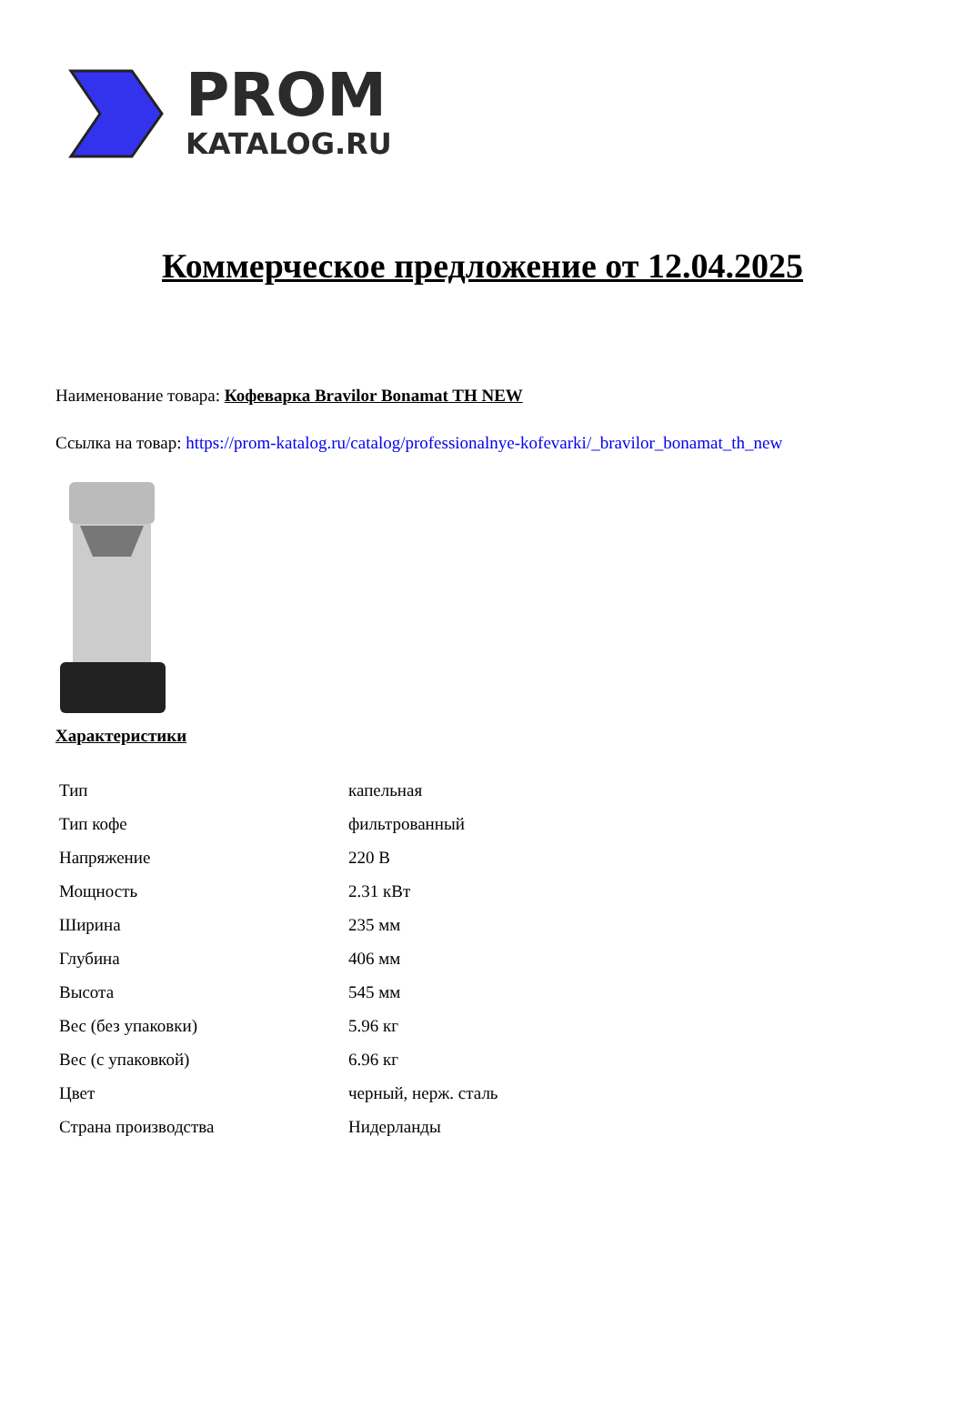PROM
KATALOG.RU
Коммерческое предложение от 12.04.2025
Наименование товара: Кофеварка Bravilor Bonamat TH NEW
Ссылка на товар: https://prom-katalog.ru/catalog/professionalnye-kofevarki/_bravilor_bonamat_th_new
Характеристики
| Тип | капельная |
| Тип кофе | фильтрованный |
| Напряжение | 220 В |
| Мощность | 2.31 кВт |
| Ширина | 235 мм |
| Глубина | 406 мм |
| Высота | 545 мм |
| Вес (без упаковки) | 5.96 кг |
| Вес (с упаковкой) | 6.96 кг |
| Цвет | черный, нерж. сталь |
| Страна производства | Нидерланды |